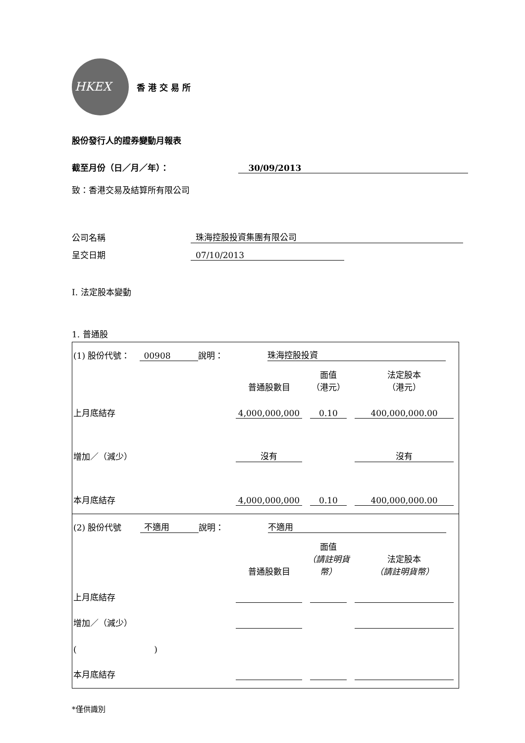HKEX
香港交易所
股份發行人的證券變動月報表
截至月份（日／月／年）： 30/09/2013
致：香港交易及結算所有限公司
公司名稱 珠海控股投資集團有限公司
呈交日期 07/10/2013
I. 法定股本變動
1. 普通股
(1) 股份代號： 00908 說明： 珠海控股投資
| | 普通股數目 | 面值 （港元） | 法定股本 （港元） |
| 上月底結存 | 4,000,000,000 | 0.10 | 400,000,000.00 |
| 增加／（減少） | 沒有 | | 沒有 |
| 本月底結存 | 4,000,000,000 | 0.10 | 400,000,000.00 |
(2) 股份代號 不適用 說明： 不適用
| | 普通股數目 | 面值 （請註明貨幣） | 法定股本 （請註明貨幣） |
| 上月底結存 | | | |
| 增加／（減少） | | | |
| ( ) | | | |
| 本月底結存 | | | |
*僅供識別